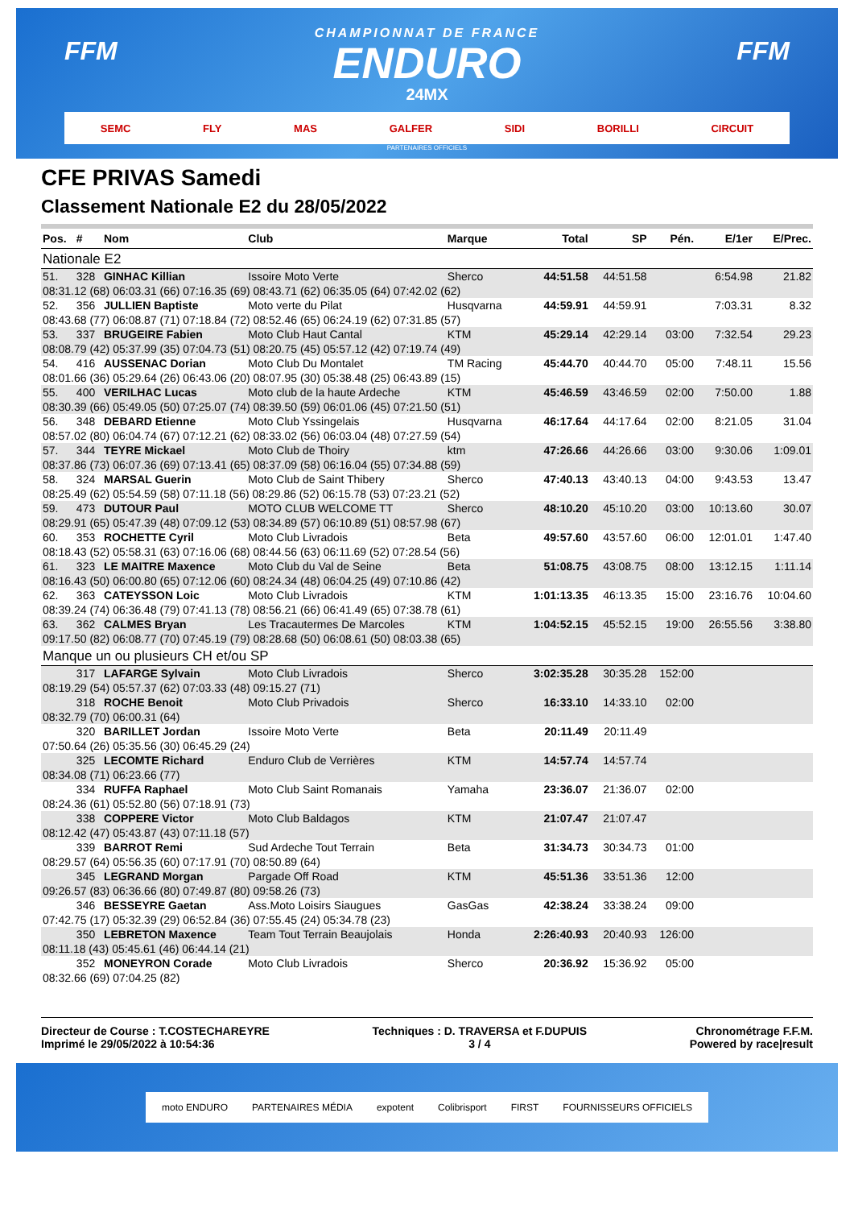FFM FFM
CHAMPIONNAT DE FRANCE
ENDURO
24MX
SEMC FLY MAS GALFER SIDI BORILLI CIRCUIT
PARTENAIRES OFFICIELS
CFE PRIVAS Samedi
Classement Nationale E2 du 28/05/2022
| Pos. | # | Nom | Club | Marque | Total | SP | Pén. | E/1er | E/Prec. |
| --- | --- | --- | --- | --- | --- | --- | --- | --- | --- |
| Nationale E2 | | | | | | | | | |
| 51. | 328 | GINHAC Killian | Issoire Moto Verte | Sherco | 44:51.58 | 44:51.58 | | 6:54.98 | 21.82 |
| 08:31.12 (68) 06:03.31 (66) 07:16.35 (69) 08:43.71 (62) 06:35.05 (64) 07:42.02 (62) | | | | | | | | | |
| 52. | 356 | JULLIEN Baptiste | Moto verte du Pilat | Husqvarna | 44:59.91 | 44:59.91 | | 7:03.31 | 8.32 |
| 08:43.68 (77) 06:08.87 (71) 07:18.84 (72) 08:52.46 (65) 06:24.19 (62) 07:31.85 (57) | | | | | | | | | |
| 53. | 337 | BRUGEIRE Fabien | Moto Club Haut Cantal | KTM | 45:29.14 | 42:29.14 | 03:00 | 7:32.54 | 29.23 |
| 08:08.79 (42) 05:37.99 (35) 07:04.73 (51) 08:20.75 (45) 05:57.12 (42) 07:19.74 (49) | | | | | | | | | |
| 54. | 416 | AUSSENAC Dorian | Moto Club Du Montalet | TM Racing | 45:44.70 | 40:44.70 | 05:00 | 7:48.11 | 15.56 |
| 08:01.66 (36) 05:29.64 (26) 06:43.06 (20) 08:07.95 (30) 05:38.48 (25) 06:43.89 (15) | | | | | | | | | |
| 55. | 400 | VERILHAC Lucas | Moto club de la haute Ardeche | KTM | 45:46.59 | 43:46.59 | 02:00 | 7:50.00 | 1.88 |
| 08:30.39 (66) 05:49.05 (50) 07:25.07 (74) 08:39.50 (59) 06:01.06 (45) 07:21.50 (51) | | | | | | | | | |
| 56. | 348 | DEBARD Etienne | Moto Club Yssingelais | Husqvarna | 46:17.64 | 44:17.64 | 02:00 | 8:21.05 | 31.04 |
| 08:57.02 (80) 06:04.74 (67) 07:12.21 (62) 08:33.02 (56) 06:03.04 (48) 07:27.59 (54) | | | | | | | | | |
| 57. | 344 | TEYRE Mickael | Moto Club de Thoiry | ktm | 47:26.66 | 44:26.66 | 03:00 | 9:30.06 | 1:09.01 |
| 08:37.86 (73) 06:07.36 (69) 07:13.41 (65) 08:37.09 (58) 06:16.04 (55) 07:34.88 (59) | | | | | | | | | |
| 58. | 324 | MARSAL Guerin | Moto Club de Saint Thibery | Sherco | 47:40.13 | 43:40.13 | 04:00 | 9:43.53 | 13.47 |
| 08:25.49 (62) 05:54.59 (58) 07:11.18 (56) 08:29.86 (52) 06:15.78 (53) 07:23.21 (52) | | | | | | | | | |
| 59. | 473 | DUTOUR Paul | MOTO CLUB WELCOME TT | Sherco | 48:10.20 | 45:10.20 | 03:00 | 10:13.60 | 30.07 |
| 08:29.91 (65) 05:47.39 (48) 07:09.12 (53) 08:34.89 (57) 06:10.89 (51) 08:57.98 (67) | | | | | | | | | |
| 60. | 353 | ROCHETTE Cyril | Moto Club Livradois | Beta | 49:57.60 | 43:57.60 | 06:00 | 12:01.01 | 1:47.40 |
| 08:18.43 (52) 05:58.31 (63) 07:16.06 (68) 08:44.56 (63) 06:11.69 (52) 07:28.54 (56) | | | | | | | | | |
| 61. | 323 | LE MAITRE Maxence | Moto Club du Val de Seine | Beta | 51:08.75 | 43:08.75 | 08:00 | 13:12.15 | 1:11.14 |
| 08:16.43 (50) 06:00.80 (65) 07:12.06 (60) 08:24.34 (48) 06:04.25 (49) 07:10.86 (42) | | | | | | | | | |
| 62. | 363 | CATEYSSON Loic | Moto Club Livradois | KTM | 1:01:13.35 | 46:13.35 | 15:00 | 23:16.76 | 10:04.60 |
| 08:39.24 (74) 06:36.48 (79) 07:41.13 (78) 08:56.21 (66) 06:41.49 (65) 07:38.78 (61) | | | | | | | | | |
| 63. | 362 | CALMES Bryan | Les Tracautermes De Marcoles | KTM | 1:04:52.15 | 45:52.15 | 19:00 | 26:55.56 | 3:38.80 |
| 09:17.50 (82) 06:08.77 (70) 07:45.19 (79) 08:28.68 (50) 06:08.61 (50) 08:03.38 (65) | | | | | | | | | |
| Manque un ou plusieurs CH et/ou SP | | | | | | | | | |
| | 317 | LAFARGE Sylvain | Moto Club Livradois | Sherco | 3:02:35.28 | 30:35.28 | 152:00 | | |
| 08:19.29 (54) 05:57.37 (62) 07:03.33 (48) 09:15.27 (71) | | | | | | | | | |
| | 318 | ROCHE Benoit | Moto Club Privadois | Sherco | 16:33.10 | 14:33.10 | 02:00 | | |
| 08:32.79 (70) 06:00.31 (64) | | | | | | | | | |
| | 320 | BARILLET Jordan | Issoire Moto Verte | Beta | 20:11.49 | 20:11.49 | | | |
| 07:50.64 (26) 05:35.56 (30) 06:45.29 (24) | | | | | | | | | |
| | 325 | LECOMTE Richard | Enduro Club de Verrières | KTM | 14:57.74 | 14:57.74 | | | |
| 08:34.08 (71) 06:23.66 (77) | | | | | | | | | |
| | 334 | RUFFA Raphael | Moto Club Saint Romanais | Yamaha | 23:36.07 | 21:36.07 | 02:00 | | |
| 08:24.36 (61) 05:52.80 (56) 07:18.91 (73) | | | | | | | | | |
| | 338 | COPPERE Victor | Moto Club Baldagos | KTM | 21:07.47 | 21:07.47 | | | |
| 08:12.42 (47) 05:43.87 (43) 07:11.18 (57) | | | | | | | | | |
| | 339 | BARROT Remi | Sud Ardeche Tout Terrain | Beta | 31:34.73 | 30:34.73 | 01:00 | | |
| 08:29.57 (64) 05:56.35 (60) 07:17.91 (70) 08:50.89 (64) | | | | | | | | | |
| | 345 | LEGRAND Morgan | Pargade Off Road | KTM | 45:51.36 | 33:51.36 | 12:00 | | |
| 09:26.57 (83) 06:36.66 (80) 07:49.87 (80) 09:58.26 (73) | | | | | | | | | |
| | 346 | BESSEYRE Gaetan | Ass.Moto Loisirs Siaugues | GasGas | 42:38.24 | 33:38.24 | 09:00 | | |
| 07:42.75 (17) 05:32.39 (29) 06:52.84 (36) 07:55.45 (24) 05:34.78 (23) | | | | | | | | | |
| | 350 | LEBRETON Maxence | Team Tout Terrain Beaujolais | Honda | 2:26:40.93 | 20:40.93 | 126:00 | | |
| 08:11.18 (43) 05:45.61 (46) 06:44.14 (21) | | | | | | | | | |
| | 352 | MONEYRON Corade | Moto Club Livradois | Sherco | 20:36.92 | 15:36.92 | 05:00 | | |
| 08:32.66 (69) 07:04.25 (82) | | | | | | | | | |
Directeur de Course : T.COSTECHAREYRE
Imprimé le 29/05/2022 à 10:54:36
Techniques : D. TRAVERSA et F.DUPUIS
3 / 4
Chronométrage F.F.M.
Powered by race|result
moto ENDURO PARTENAIRES MÉDIA expotent Colibrisport FIRST FOURNISSEURS OFFICIELS